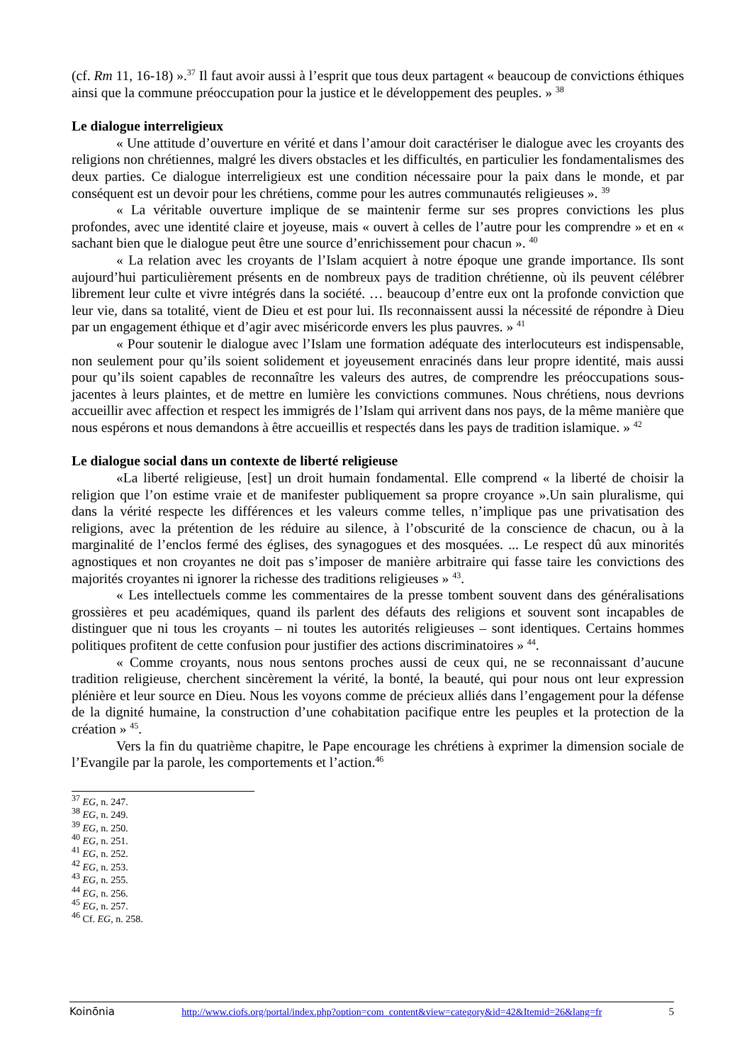(cf. Rm 11, 16-18) ».<sup>37</sup> Il faut avoir aussi à l’esprit que tous deux partagent « beaucoup de convictions éthiques ainsi que la commune préoccupation pour la justice et le développement des peuples. » <sup>38</sup>
Le dialogue interreligieux
« Une attitude d’ouverture en vérité et dans l’amour doit caractériser le dialogue avec les croyants des religions non chrétiennes, malgré les divers obstacles et les difficultés, en particulier les fondamentalismes des deux parties. Ce dialogue interreligieux est une condition nécessaire pour la paix dans le monde, et par conséquent est un devoir pour les chrétiens, comme pour les autres communautés religieuses ». <sup>39</sup>
« La véritable ouverture implique de se maintenir ferme sur ses propres convictions les plus profondes, avec une identité claire et joyeuse, mais « ouvert à celles de l’autre pour les comprendre » et en « sachant bien que le dialogue peut être une source d’enrichissement pour chacun ». <sup>40</sup>
« La relation avec les croyants de l’Islam acquiert à notre époque une grande importance. Ils sont aujourd’hui particulièrement présents en de nombreux pays de tradition chrétienne, où ils peuvent célébrer librement leur culte et vivre intégrés dans la société. … beaucoup d’entre eux ont la profonde conviction que leur vie, dans sa totalité, vient de Dieu et est pour lui. Ils reconnaissent aussi la nécessité de répondre à Dieu par un engagement éthique et d’agir avec miséricorde envers les plus pauvres. » <sup>41</sup>
« Pour soutenir le dialogue avec l’Islam une formation adéquate des interlocuteurs est indispensable, non seulement pour qu’ils soient solidement et joyeusement enracinés dans leur propre identité, mais aussi pour qu’ils soient capables de reconnaître les valeurs des autres, de comprendre les préoccupations sous-jacentes à leurs plaintes, et de mettre en lumière les convictions communes. Nous chrétiens, nous devrions accueillir avec affection et respect les immigrés de l’Islam qui arrivent dans nos pays, de la même manière que nous espérons et nous demandons à être accueillis et respectés dans les pays de tradition islamique. » <sup>42</sup>
Le dialogue social dans un contexte de liberté religieuse
«La liberté religieuse, [est] un droit humain fondamental. Elle comprend « la liberté de choisir la religion que l’on estime vraie et de manifester publiquement sa propre croyance ».Un sain pluralisme, qui dans la vérité respecte les différences et les valeurs comme telles, n’implique pas une privatisation des religions, avec la prétention de les réduire au silence, à l’obscurité de la conscience de chacun, ou à la marginalité de l’enclos fermé des églises, des synagogues et des mosquées. ... Le respect dû aux minorités agnostiques et non croyantes ne doit pas s’imposer de manière arbitraire qui fasse taire les convictions des majorités croyantes ni ignorer la richesse des traditions religieuses » <sup>43</sup>.
« Les intellectuels comme les commentaires de la presse tombent souvent dans des généralisations grossières et peu académiques, quand ils parlent des défauts des religions et souvent sont incapables de distinguer que ni tous les croyants – ni toutes les autorités religieuses – sont identiques. Certains hommes politiques profitent de cette confusion pour justifier des actions discriminatoires » <sup>44</sup>.
« Comme croyants, nous nous sentons proches aussi de ceux qui, ne se reconnaissant d’aucune tradition religieuse, cherchent sincèrement la vérité, la bonté, la beauté, qui pour nous ont leur expression plénière et leur source en Dieu. Nous les voyons comme de précieux alliés dans l’engagement pour la défense de la dignité humaine, la construction d’une cohabitation pacifique entre les peuples et la protection de la création » <sup>45</sup>.
Vers la fin du quatrième chapitre, le Pape encourage les chrétiens à exprimer la dimension sociale de l’Evangile par la parole, les comportements et l’action.<sup>46</sup>
<sup>37</sup> EG, n. 247.
<sup>38</sup> EG, n. 249.
<sup>39</sup> EG, n. 250.
<sup>40</sup> EG, n. 251.
<sup>41</sup> EG, n. 252.
<sup>42</sup> EG, n. 253.
<sup>43</sup> EG, n. 255.
<sup>44</sup> EG, n. 256.
<sup>45</sup> EG, n. 257.
<sup>46</sup> Cf. EG, n. 258.
Koinōnia http://www.ciofs.org/portal/index.php?option=com_content&view=category&id=42&Itemid=26&lang=fr 5